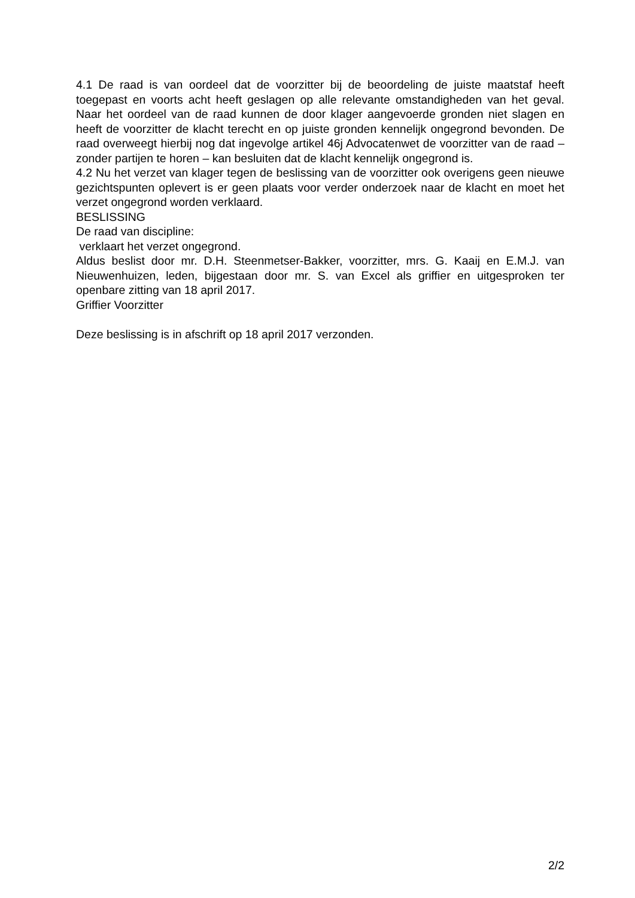4.1 De raad is van oordeel dat de voorzitter bij de beoordeling de juiste maatstaf heeft toegepast en voorts acht heeft geslagen op alle relevante omstandigheden van het geval. Naar het oordeel van de raad kunnen de door klager aangevoerde gronden niet slagen en heeft de voorzitter de klacht terecht en op juiste gronden kennelijk ongegrond bevonden. De raad overweegt hierbij nog dat ingevolge artikel 46j Advocatenwet de voorzitter van de raad – zonder partijen te horen – kan besluiten dat de klacht kennelijk ongegrond is.
4.2 Nu het verzet van klager tegen de beslissing van de voorzitter ook overigens geen nieuwe gezichtspunten oplevert is er geen plaats voor verder onderzoek naar de klacht en moet het verzet ongegrond worden verklaard.
BESLISSING
De raad van discipline:
verklaart het verzet ongegrond.
Aldus beslist door mr. D.H. Steenmetser-Bakker, voorzitter, mrs. G. Kaaij en E.M.J. van Nieuwenhuizen, leden, bijgestaan door mr. S. van Excel als griffier en uitgesproken ter openbare zitting van 18 april 2017.
Griffier Voorzitter
Deze beslissing is in afschrift op 18 april 2017 verzonden.
2/2